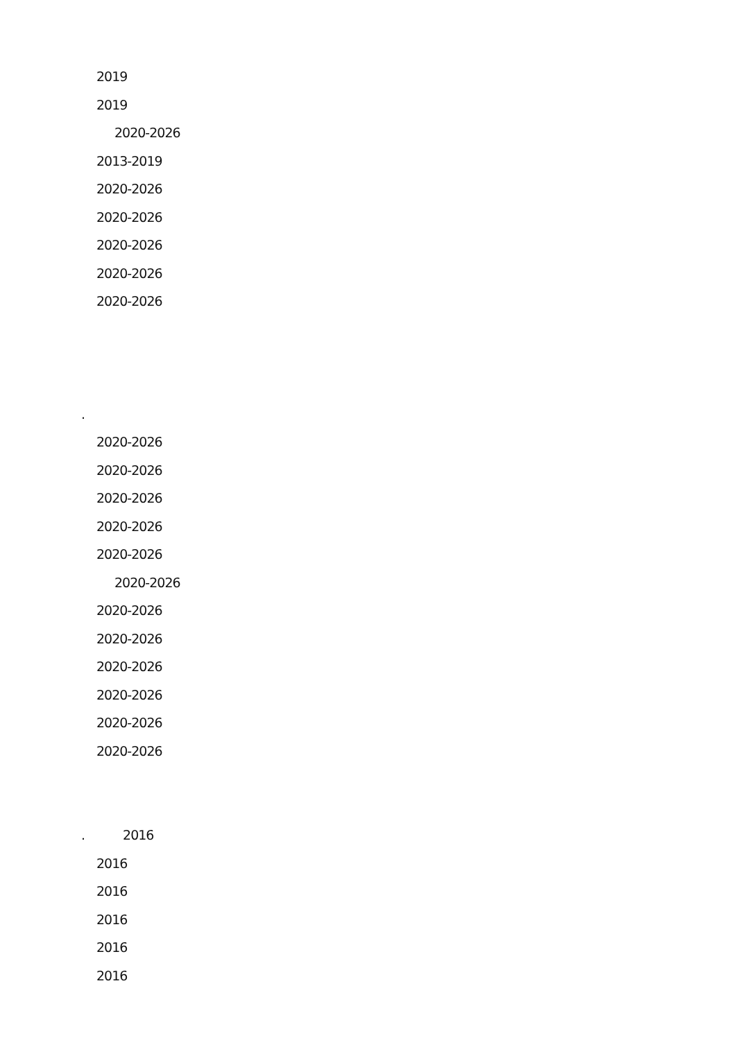2019
2019
2020-2026
2013-2019
2020-2026
2020-2026
2020-2026
2020-2026
2020-2026
.
2020-2026
2020-2026
2020-2026
2020-2026
2020-2026
2020-2026
2020-2026
2020-2026
2020-2026
2020-2026
2020-2026
2020-2026
. 2016
2016
2016
2016
2016
2016